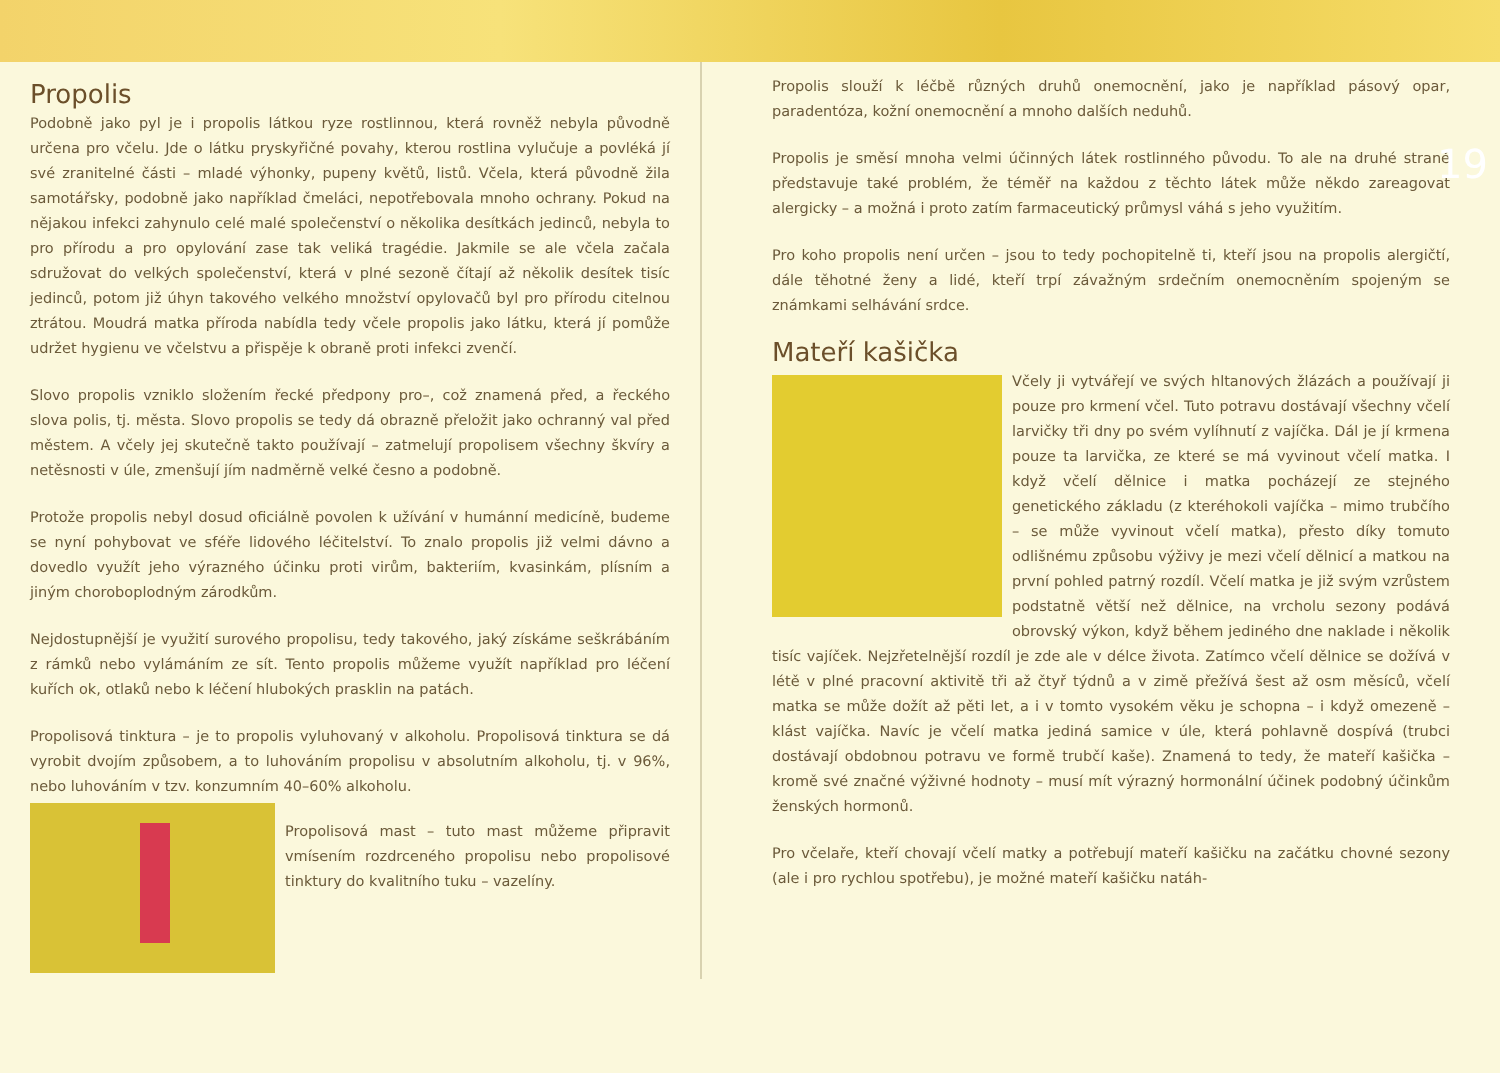Propolis
Podobně jako pyl je i propolis látkou ryze rostlinnou, která rovněž nebyla původně určena pro včelu. Jde o látku pryskyřičné povahy, kterou rostlina vylučuje a povléká jí své zranitelné části – mladé výhonky, pupeny květů, listů. Včela, která původně žila samotářsky, podobně jako například čmeláci, nepotřebovala mnoho ochrany. Pokud na nějakou infekci zahynulo celé malé společenství o několika desítkách jedinců, nebyla to pro přírodu a pro opylování zase tak veliká tragédie. Jakmile se ale včela začala sdružovat do velkých společenství, která v plné sezoně čítají až několik desítek tisíc jedinců, potom již úhyn takového velkého množství opylovačů byl pro přírodu citelnou ztrátou. Moudrá matka příroda nabídla tedy včele propolis jako látku, která jí pomůže udržet hygienu ve včelstvu a přispěje k obraně proti infekci zvenčí.
Slovo propolis vzniklo složením řecké předpony pro–, což znamená před, a řeckého slova polis, tj. města. Slovo propolis se tedy dá obrazně přeložit jako ochranný val před městem. A včely jej skutečně takto používají – zatmelují propolisem všechny škvíry a netěsnosti v úle, zmenšují jím nadměrně velké česno a podobně.
Protože propolis nebyl dosud oficiálně povolen k užívání v humánní medicíně, budeme se nyní pohybovat ve sféře lidového léčitelství. To znalo propolis již velmi dávno a dovedlo využít jeho výrazného účinku proti virům, bakteriím, kvasinkám, plísním a jiným choroboplodným zárodkům.
Nejdostupnější je využití surového propolisu, tedy takového, jaký získáme seškrábáním z rámků nebo vylámáním ze sít. Tento propolis můžeme využít například pro léčení kuřích ok, otlaků nebo k léčení hlubokých prasklin na patách.
Propolisová tinktura – je to propolis vyluhovaný v alkoholu. Propolisová tinktura se dá vyrobit dvojím způsobem, a to luhováním propolisu v absolutním alkoholu, tj. v 96%, nebo luhováním v tzv. konzumním 40–60% alkoholu.
Propolisová mast – tuto mast můžeme připravit vmísením rozdrceného propolisu nebo propolisové tinktury do kvalitního tuku – vazelíny.
19
Propolis slouží k léčbě různých druhů onemocnění, jako je například pásový opar, paradentóza, kožní onemocnění a mnoho dalších neduhů.
Propolis je směsí mnoha velmi účinných látek rostlinného původu. To ale na druhé straně představuje také problém, že téměř na každou z těchto látek může někdo zareagovat alergicky – a možná i proto zatím farmaceutický průmysl váhá s jeho využitím.
Pro koho propolis není určen – jsou to tedy pochopitelně ti, kteří jsou na propolis alergičtí, dále těhotné ženy a lidé, kteří trpí závažným srdečním onemocněním spojeným se známkami selhávání srdce.
Mateří kašička
Včely ji vytvářejí ve svých hltanových žlázách a používají ji pouze pro krmení včel. Tuto potravu dostávají všechny včelí larvičky tři dny po svém vylíhnutí z vajíčka. Dál je jí krmena pouze ta larvička, ze které se má vyvinout včelí matka. I když včelí dělnice i matka pocházejí ze stejného genetického základu (z kteréhokoli vajíčka – mimo trubčího – se může vyvinout včelí matka), přesto díky tomuto odlišnému způsobu výživy je mezi včelí dělnicí a matkou na první pohled patrný rozdíl. Včelí matka je již svým vzrůstem podstatně větší než dělnice, na vrcholu sezony podává obrovský výkon, když během jediného dne naklade i několik tisíc vajíček. Nejzřetelnější rozdíl je zde ale v délce života. Zatímco včelí dělnice se dožívá v létě v plné pracovní aktivitě tři až čtyř týdnů a v zimě přežívá šest až osm měsíců, včelí matka se může dožít až pěti let, a i v tomto vysokém věku je schopna – i když omezeně – klást vajíčka. Navíc je včelí matka jediná samice v úle, která pohlavně dospívá (trubci dostávají obdobnou potravu ve formě trubčí kaše). Znamená to tedy, že mateří kašička – kromě své značné výživné hodnoty – musí mít výrazný hormonální účinek podobný účinkům ženských hormonů.
Pro včelaře, kteří chovají včelí matky a potřebují mateří kašičku na začátku chovné sezony (ale i pro rychlou spotřebu), je možné mateří kašičku natáh-